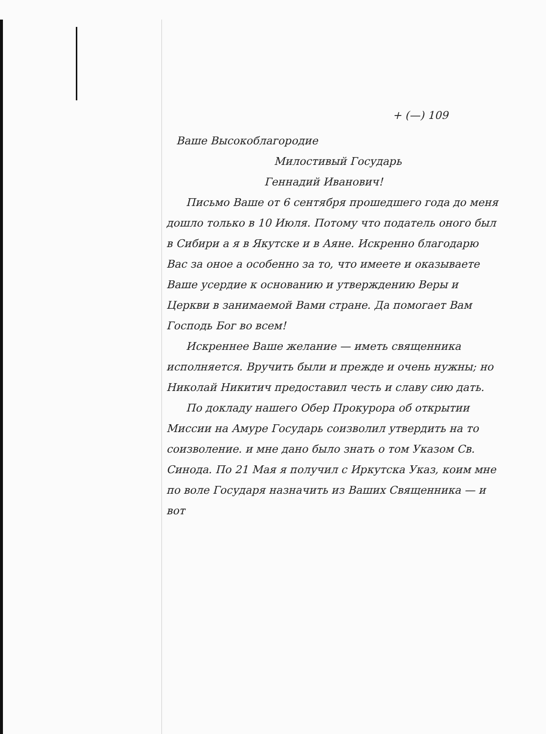+ (—) 109
Ваше Высокоблагородие
Милостивый Государь
Геннадий Иванович!
Письмо Ваше от 6 сентября прошедшего года до меня дошло только в 10 Июля. Потому что податель оного был в Сибири а я в Якутске и в Аяне. Искренно благодарю Вас за оное а особенно за то, что имеете и оказываете Ваше усердие к основанию и утверждению Веры и Церкви в занимаемой Вами стране. Да помогает Вам Господь Бог во всем!
Искреннее Ваше желание — иметь священника исполняется. Вручить были и прежде и очень нужны; но Николай Никитич предоставил честь и славу сию дать.
По докладу нашего Обер Прокурора об открытии Миссии на Амуре Государь соизволил утвердить на то соизволение. и мне дано было знать о том Указом Св. Синода. По 21 Мая я получил с Иркутска Указ, коим мне по воле Государя назначить из Ваших Священника — и вот